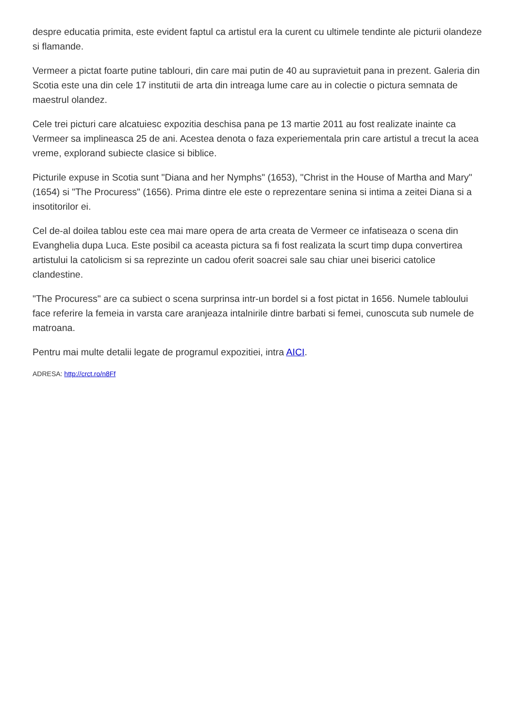despre educatia primita, este evident faptul ca artistul era la curent cu ultimele tendinte ale picturii olandeze si flamande.
Vermeer a pictat foarte putine tablouri, din care mai putin de 40 au supravietuit pana in prezent. Galeria din Scotia este una din cele 17 institutii de arta din intreaga lume care au in colectie o pictura semnata de maestrul olandez.
Cele trei picturi care alcatuiesc expozitia deschisa pana pe 13 martie 2011 au fost realizate inainte ca Vermeer sa implineasca 25 de ani. Acestea denota o faza experiementala prin care artistul a trecut la acea vreme, explorand subiecte clasice si biblice.
Picturile expuse in Scotia sunt "Diana and her Nymphs" (1653), "Christ in the House of Martha and Mary" (1654) si "The Procuress" (1656). Prima dintre ele este o reprezentare senina si intima a zeitei Diana si a insotitorilor ei.
Cel de-al doilea tablou este cea mai mare opera de arta creata de Vermeer ce infatiseaza o scena din Evanghelia dupa Luca. Este posibil ca aceasta pictura sa fi fost realizata la scurt timp dupa convertirea artistului la catolicism si sa reprezinte un cadou oferit soacrei sale sau chiar unei biserici catolice clandestine.
"The Procuress" are ca subiect o scena surprinsa intr-un bordel si a fost pictat in 1656. Numele tabloului face referire la femeia in varsta care aranjeaza intalnirile dintre barbati si femei, cunoscuta sub numele de matroana.
Pentru mai multe detalii legate de programul expozitiei, intra AICI.
ADRESA: http://crct.ro/n8Ff